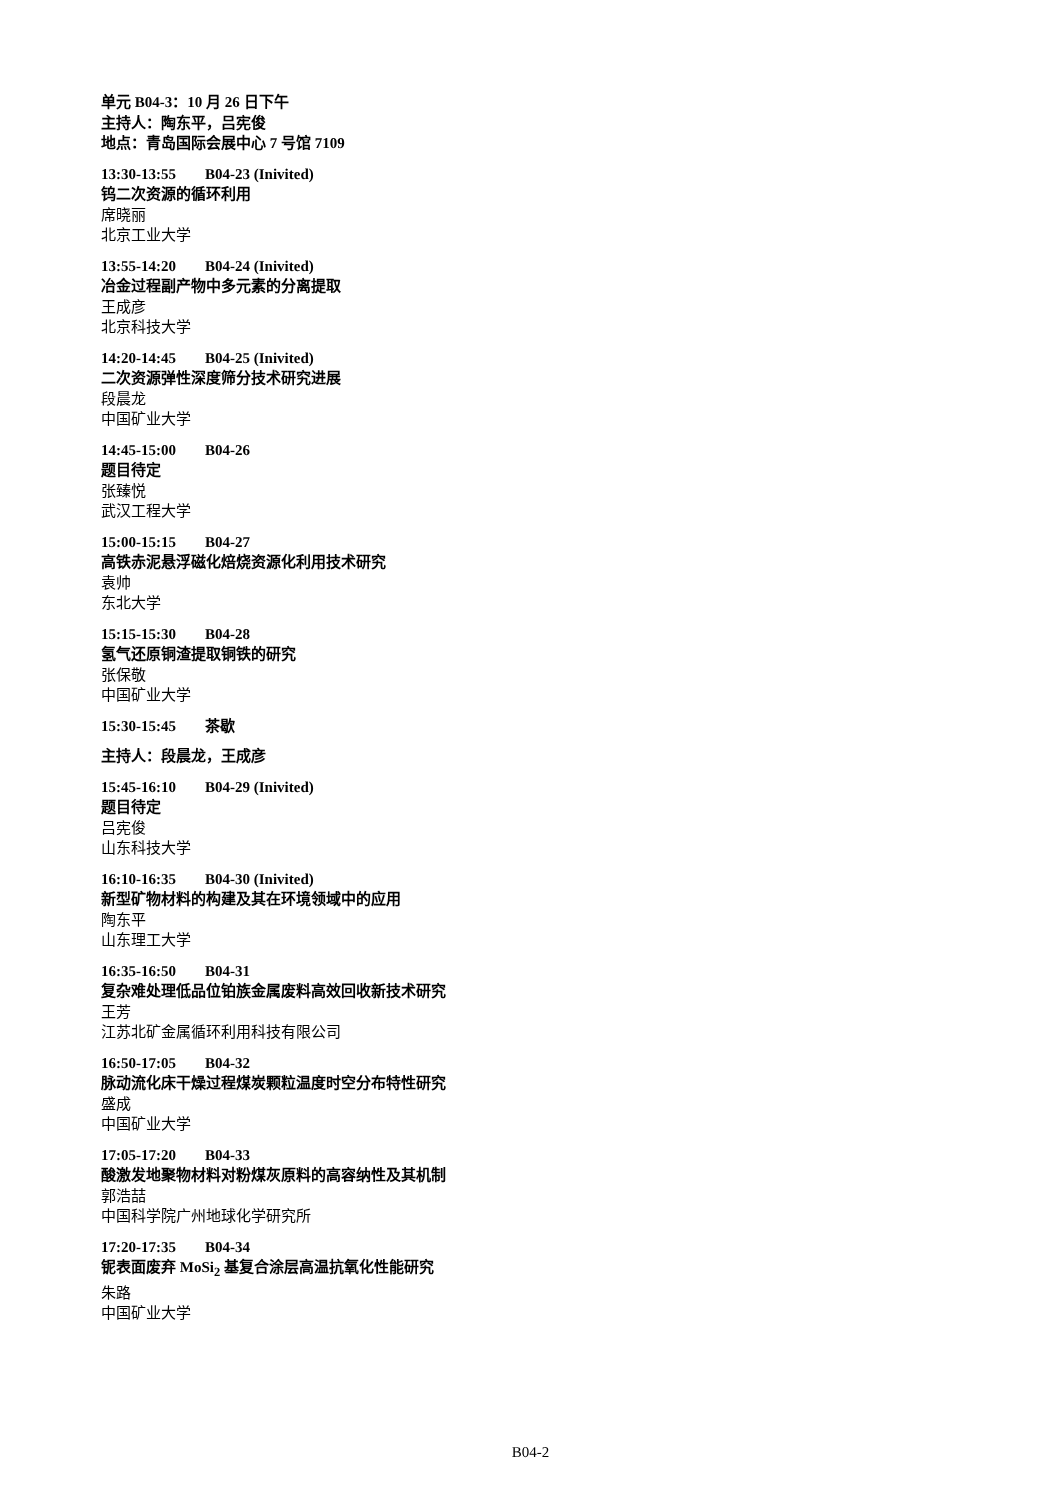单元 B04-3：10 月 26 日下午
主持人：陶东平，吕宪俊
地点：青岛国际会展中心 7 号馆 7109
13:30-13:55 B04-23 (Inivited)
钨二次资源的循环利用
席晓丽
北京工业大学
13:55-14:20 B04-24 (Inivited)
冶金过程副产物中多元素的分离提取
王成彦
北京科技大学
14:20-14:45 B04-25 (Inivited)
二次资源弹性深度筛分技术研究进展
段晨龙
中国矿业大学
14:45-15:00 B04-26
题目待定
张臻悦
武汉工程大学
15:00-15:15 B04-27
高铁赤泥悬浮磁化焙烧资源化利用技术研究
袁帅
东北大学
15:15-15:30 B04-28
氢气还原铜渣提取铜铁的研究
张保敬
中国矿业大学
15:30-15:45 茶歇
主持人：段晨龙，王成彦
15:45-16:10 B04-29 (Inivited)
题目待定
吕宪俊
山东科技大学
16:10-16:35 B04-30 (Inivited)
新型矿物材料的构建及其在环境领域中的应用
陶东平
山东理工大学
16:35-16:50 B04-31
复杂难处理低品位铂族金属废料高效回收新技术研究
王芳
江苏北矿金属循环利用科技有限公司
16:50-17:05 B04-32
脉动流化床干燥过程煤炭颗粒温度时空分布特性研究
盛成
中国矿业大学
17:05-17:20 B04-33
酸激发地聚物材料对粉煤灰原料的高容纳性及其机制
郭浩喆
中国科学院广州地球化学研究所
17:20-17:35 B04-34
铌表面废弃 MoSi<sub>2</sub> 基复合涂层高温抗氧化性能研究
朱路
中国矿业大学
B04-2